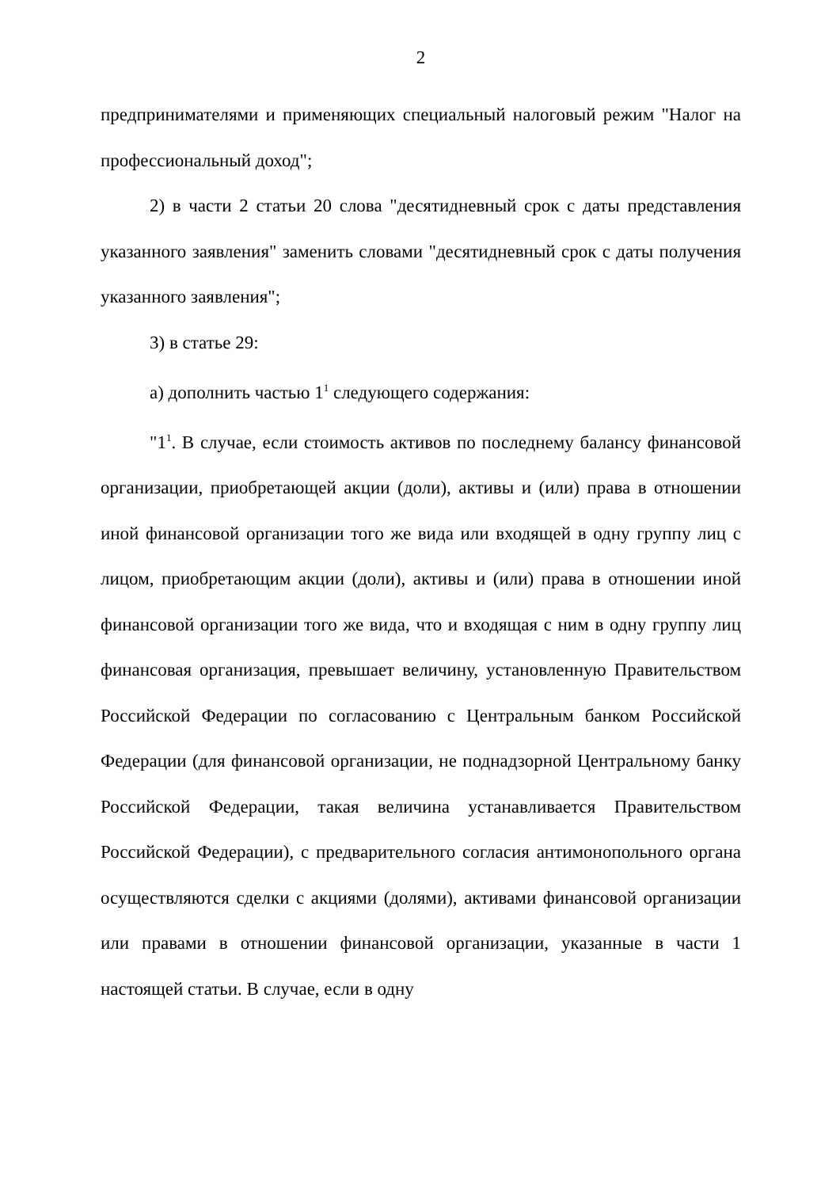2
предпринимателями и применяющих специальный налоговый режим "Налог на профессиональный доход";
2) в части 2 статьи 20 слова "десятидневный срок с даты представления указанного заявления" заменить словами "десятидневный срок с даты получения указанного заявления";
3) в статье 29:
а) дополнить частью 1<sup>1</sup> следующего содержания:
"1<sup>1</sup>. В случае, если стоимость активов по последнему балансу финансовой организации, приобретающей акции (доли), активы и (или) права в отношении иной финансовой организации того же вида или входящей в одну группу лиц с лицом, приобретающим акции (доли), активы и (или) права в отношении иной финансовой организации того же вида, что и входящая с ним в одну группу лиц финансовая организация, превышает величину, установленную Правительством Российской Федерации по согласованию с Центральным банком Российской Федерации (для финансовой организации, не поднадзорной Центральному банку Российской Федерации, такая величина устанавливается Правительством Российской Федерации), с предварительного согласия антимонопольного органа осуществляются сделки с акциями (долями), активами финансовой организации или правами в отношении финансовой организации, указанные в части 1 настоящей статьи. В случае, если в одну